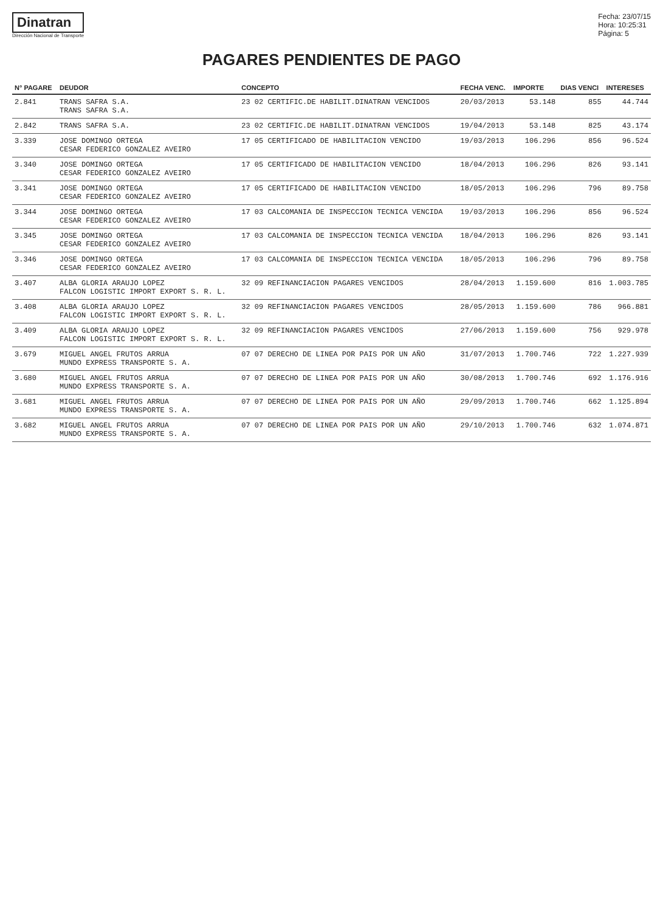Dinatran
Dirección Nacional de Transporte
Fecha: 23/07/15
Hora: 10:25:31
Página: 5
PAGARES PENDIENTES DE PAGO
| N° PAGARE | DEUDOR | CONCEPTO | FECHA VENC. | IMPORTE | DIAS VENCI | INTERESES |
| --- | --- | --- | --- | --- | --- | --- |
| 2.841 | TRANS SAFRA S.A. TRANS SAFRA S.A. | 23 02 CERTIFIC.DE HABILIT.DINATRAN VENCIDOS | 20/03/2013 | 53.148 | 855 | 44.744 |
| 2.842 | TRANS SAFRA S.A. | 23 02 CERTIFIC.DE HABILIT.DINATRAN VENCIDOS | 19/04/2013 | 53.148 | 825 | 43.174 |
| 3.339 | JOSE DOMINGO ORTEGA CESAR FEDERICO GONZALEZ AVEIRO | 17 05 CERTIFICADO DE HABILITACION VENCIDO | 19/03/2013 | 106.296 | 856 | 96.524 |
| 3.340 | JOSE DOMINGO ORTEGA CESAR FEDERICO GONZALEZ AVEIRO | 17 05 CERTIFICADO DE HABILITACION VENCIDO | 18/04/2013 | 106.296 | 826 | 93.141 |
| 3.341 | JOSE DOMINGO ORTEGA CESAR FEDERICO GONZALEZ AVEIRO | 17 05 CERTIFICADO DE HABILITACION VENCIDO | 18/05/2013 | 106.296 | 796 | 89.758 |
| 3.344 | JOSE DOMINGO ORTEGA CESAR FEDERICO GONZALEZ AVEIRO | 17 03 CALCOMANIA DE INSPECCION TECNICA VENCIDA | 19/03/2013 | 106.296 | 856 | 96.524 |
| 3.345 | JOSE DOMINGO ORTEGA CESAR FEDERICO GONZALEZ AVEIRO | 17 03 CALCOMANIA DE INSPECCION TECNICA VENCIDA | 18/04/2013 | 106.296 | 826 | 93.141 |
| 3.346 | JOSE DOMINGO ORTEGA CESAR FEDERICO GONZALEZ AVEIRO | 17 03 CALCOMANIA DE INSPECCION TECNICA VENCIDA | 18/05/2013 | 106.296 | 796 | 89.758 |
| 3.407 | ALBA GLORIA ARAUJO LOPEZ FALCON LOGISTIC IMPORT EXPORT S. R. L. | 32 09 REFINANCIACION PAGARES VENCIDOS | 28/04/2013 | 1.159.600 | 816 | 1.003.785 |
| 3.408 | ALBA GLORIA ARAUJO LOPEZ FALCON LOGISTIC IMPORT EXPORT S. R. L. | 32 09 REFINANCIACION PAGARES VENCIDOS | 28/05/2013 | 1.159.600 | 786 | 966.881 |
| 3.409 | ALBA GLORIA ARAUJO LOPEZ FALCON LOGISTIC IMPORT EXPORT S. R. L. | 32 09 REFINANCIACION PAGARES VENCIDOS | 27/06/2013 | 1.159.600 | 756 | 929.978 |
| 3.679 | MIGUEL ANGEL FRUTOS ARRUA MUNDO EXPRESS TRANSPORTE S. A. | 07 07 DERECHO DE LINEA POR PAIS POR UN AÑO | 31/07/2013 | 1.700.746 | 722 | 1.227.939 |
| 3.680 | MIGUEL ANGEL FRUTOS ARRUA MUNDO EXPRESS TRANSPORTE S. A. | 07 07 DERECHO DE LINEA POR PAIS POR UN AÑO | 30/08/2013 | 1.700.746 | 692 | 1.176.916 |
| 3.681 | MIGUEL ANGEL FRUTOS ARRUA MUNDO EXPRESS TRANSPORTE S. A. | 07 07 DERECHO DE LINEA POR PAIS POR UN AÑO | 29/09/2013 | 1.700.746 | 662 | 1.125.894 |
| 3.682 | MIGUEL ANGEL FRUTOS ARRUA MUNDO EXPRESS TRANSPORTE S. A. | 07 07 DERECHO DE LINEA POR PAIS POR UN AÑO | 29/10/2013 | 1.700.746 | 632 | 1.074.871 |